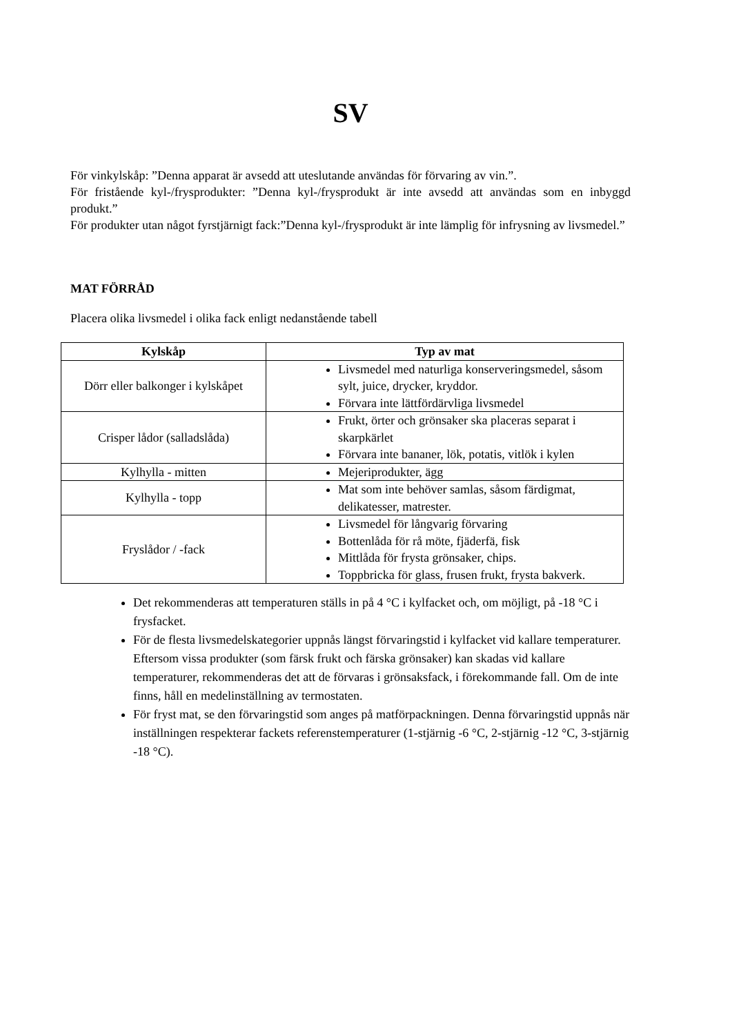SV
För vinkylskåp: ”Denna apparat är avsedd att uteslutande användas för förvaring av vin.”.
För fristående kyl-/frysprodukter: ”Denna kyl-/frysprodukt är inte avsedd att användas som en inbyggd produkt.”
För produkter utan något fyrstjärnigt fack:”Denna kyl-/frysprodukt är inte lämplig för infrysning av livsmedel.”
MAT FÖRRÅD
Placera olika livsmedel i olika fack enligt nedanstående tabell
| Kylskåp | Typ av mat |
| --- | --- |
| Dörr eller balkonger i kylskåpet | Livsmedel med naturliga konserveringsmedel, såsom sylt, juice, drycker, kryddor. Förvara inte lättfördärvliga livsmedel |
| Crisper lådor (salladslåda) | Frukt, örter och grönsaker ska placeras separat i skarpkärlet Förvara inte bananer, lök, potatis, vitlök i kylen |
| Kylhylla - mitten | Mejeriprodukter, ägg |
| Kylhylla - topp | Mat som inte behöver samlas, såsom färdigmat, delikatesser, matrester. |
| Fryslådor / -fack | Livsmedel för långvarig förvaring Bottenlåda för rå möte, fjäderfä, fisk Mittlåda för frysta grönsaker, chips. Toppbricka för glass, frusen frukt, frysta bakverk. |
Det rekommenderas att temperaturen ställs in på 4 °C i kylfacket och, om möjligt, på -18 °C i frysfacket.
För de flesta livsmedelskategorier uppnås längst förvaringstid i kylfacket vid kallare temperaturer. Eftersom vissa produkter (som färsk frukt och färska grönsaker) kan skadas vid kallare temperaturer, rekommenderas det att de förvaras i grönsaksfack, i förekommande fall. Om de inte finns, håll en medelinställning av termostaten.
För fryst mat, se den förvaringstid som anges på matförpackningen. Denna förvaringstid uppnås när inställningen respekterar fackets referenstemperaturer (1-stjärnig -6 °C, 2-stjärnig -12 °C, 3-stjärnig -18 °C).